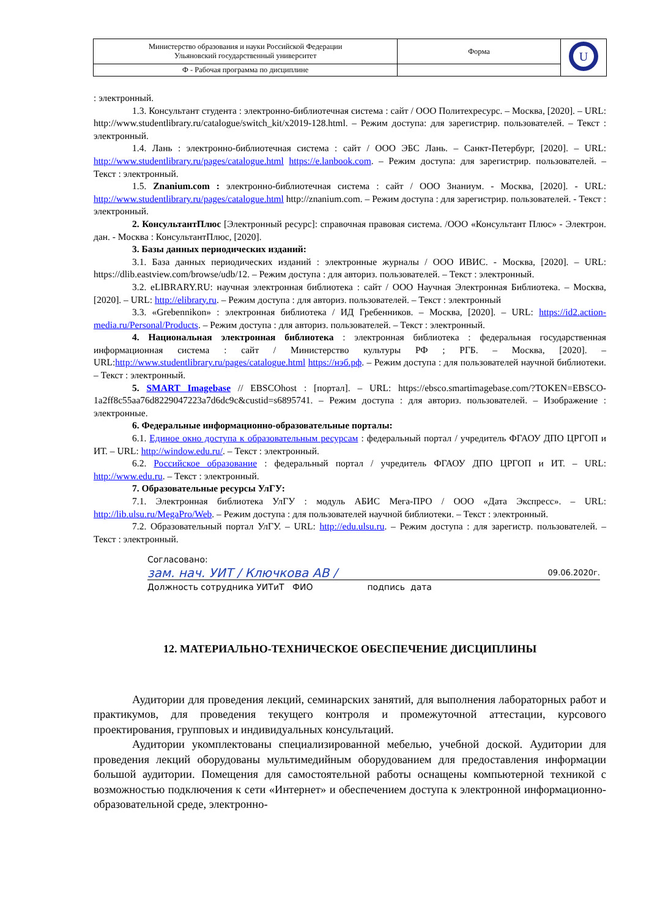| Министерство образования и науки Российской Федерации Ульяновский государственный университет | Форма | U |
| Ф - Рабочая программа по дисциплине | | |
: электронный.
1.3. Консультант студента : электронно-библиотечная система : сайт / ООО Политехресурс. – Москва, [2020]. – URL: http://www.studentlibrary.ru/catalogue/switch_kit/x2019-128.html. – Режим доступа: для зарегистрир. пользователей. – Текст : электронный.
1.4. Лань : электронно-библиотечная система : сайт / ООО ЭБС Лань. – Санкт-Петербург, [2020]. – URL: http://www.studentlibrary.ru/pages/catalogue.html https://e.lanbook.com. – Режим доступа: для зарегистрир. пользователей. – Текст : электронный.
1.5. Znanium.com : электронно-библиотечная система : сайт / ООО Знаниум. - Москва, [2020]. - URL: http://www.studentlibrary.ru/pages/catalogue.html http://znanium.com. – Режим доступа : для зарегистрир. пользователей. - Текст : электронный.
2. КонсультантПлюс [Электронный ресурс]: справочная правовая система. /ООО «Консультант Плюс» - Электрон. дан. - Москва : КонсультантПлюс, [2020].
3. Базы данных периодических изданий:
3.1. База данных периодических изданий : электронные журналы / ООО ИВИС. - Москва, [2020]. – URL: https://dlib.eastview.com/browse/udb/12. – Режим доступа : для авториз. пользователей. – Текст : электронный.
3.2. eLIBRARY.RU: научная электронная библиотека : сайт / ООО Научная Электронная Библиотека. – Москва, [2020]. – URL: http://elibrary.ru. – Режим доступа : для авториз. пользователей. – Текст : электронный
3.3. «Grebennikon» : электронная библиотека / ИД Гребенников. – Москва, [2020]. – URL: https://id2.action-media.ru/Personal/Products. – Режим доступа : для авториз. пользователей. – Текст : электронный.
4. Национальная электронная библиотека : электронная библиотека : федеральная государственная информационная система : сайт / Министерство культуры РФ ; РГБ. – Москва, [2020]. – URL:http://www.studentlibrary.ru/pages/catalogue.html https://нэб.рф. – Режим доступа : для пользователей научной библиотеки. – Текст : электронный.
5. SMART Imagebase // EBSCOhost : [портал]. – URL: https://ebsco.smartimagebase.com/?TOKEN=EBSCO-1a2ff8c55aa76d8229047223a7d6dc9c&custid=s6895741. – Режим доступа : для авториз. пользователей. – Изображение : электронные.
6. Федеральные информационно-образовательные порталы:
6.1. Единое окно доступа к образовательным ресурсам : федеральный портал / учредитель ФГАОУ ДПО ЦРГОП и ИТ. – URL: http://window.edu.ru/. – Текст : электронный.
6.2. Российское образование : федеральный портал / учредитель ФГАОУ ДПО ЦРГОП и ИТ. – URL: http://www.edu.ru. – Текст : электронный.
7. Образовательные ресурсы УлГУ:
7.1. Электронная библиотека УлГУ : модуль АБИС Мега-ПРО / ООО «Дата Экспресс». – URL: http://lib.ulsu.ru/MegaPro/Web. – Режим доступа : для пользователей научной библиотеки. – Текст : электронный.
7.2. Образовательный портал УлГУ. – URL: http://edu.ulsu.ru. – Режим доступа : для зарегистр. пользователей. – Текст : электронный.
Согласовано:
зам. нач. УИТ / Ключкова АВ / 09.06.2020г.
Должность сотрудника УИТиТ ФИО подпись дата
12. МАТЕРИАЛЬНО-ТЕХНИЧЕСКОЕ ОБЕСПЕЧЕНИЕ ДИСЦИПЛИНЫ
Аудитории для проведения лекций, семинарских занятий, для выполнения лабораторных работ и практикумов, для проведения текущего контроля и промежуточной аттестации, курсового проектирования, групповых и индивидуальных консультаций.
Аудитории укомплектованы специализированной мебелью, учебной доской. Аудитории для проведения лекций оборудованы мультимедийным оборудованием для предоставления информации большой аудитории. Помещения для самостоятельной работы оснащены компьютерной техникой с возможностью подключения к сети «Интернет» и обеспечением доступа к электронной информационно-образовательной среде, электронно-